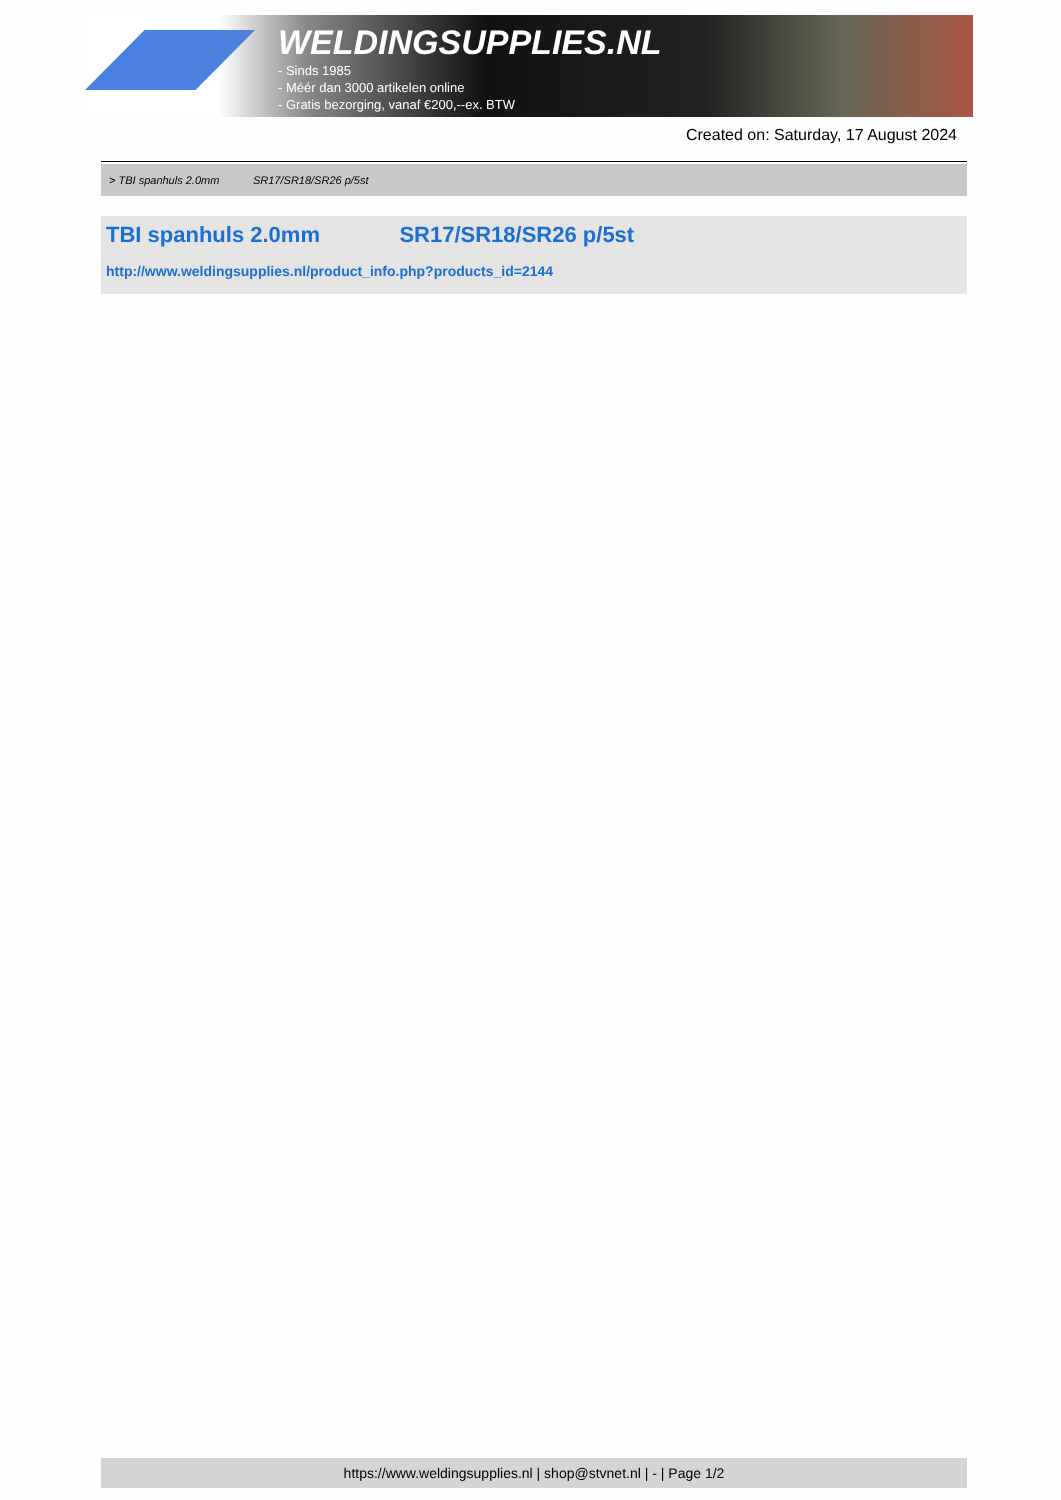WELDINGSUPPLIES.NL
- Sinds 1985
- Méér dan 3000 artikelen online
- Gratis bezorging, vanaf €200,--ex. BTW
Created on: Saturday, 17 August 2024
> TBI spanhuls 2.0mm SR17/SR18/SR26 p/5st
TBI spanhuls 2.0mm SR17/SR18/SR26 p/5st
http://www.weldingsupplies.nl/product_info.php?products_id=2144
https://www.weldingsupplies.nl | shop@stvnet.nl | - | Page 1/2